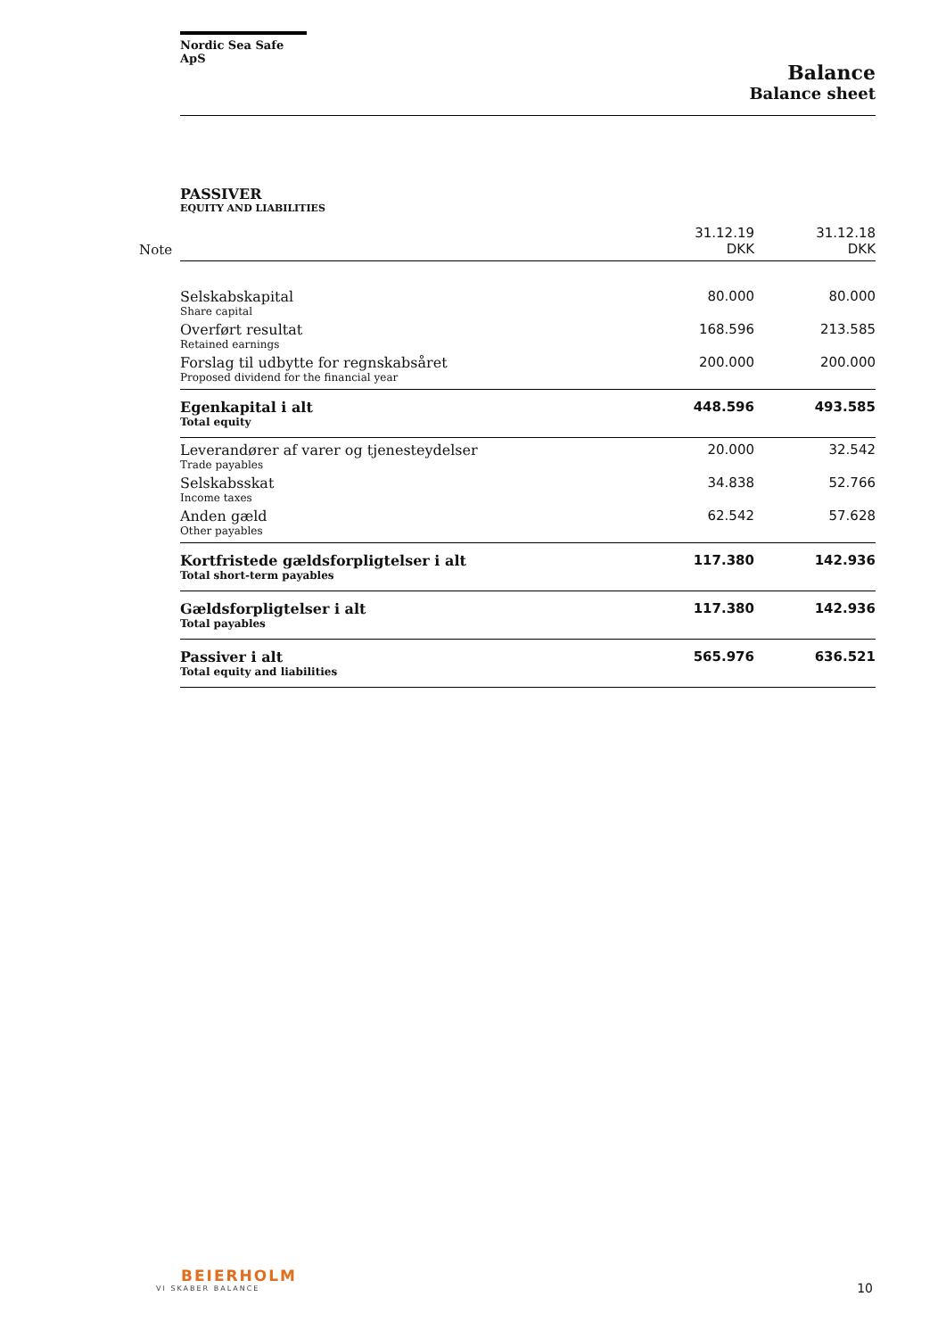Nordic Sea Safe ApS
Balance
Balance sheet
PASSIVER
EQUITY AND LIABILITIES
| Note | | 31.12.19 DKK | 31.12.18 DKK |
| | Selskabskapital Share capital | 80.000 | 80.000 |
| | Overført resultat Retained earnings | 168.596 | 213.585 |
| | Forslag til udbytte for regnskabsåret Proposed dividend for the financial year | 200.000 | 200.000 |
| | Egenkapital i alt Total equity | 448.596 | 493.585 |
| | Leverandører af varer og tjenesteydelser Trade payables | 20.000 | 32.542 |
| | Selskabsskat Income taxes | 34.838 | 52.766 |
| | Anden gæld Other payables | 62.542 | 57.628 |
| | Kortfristede gældsforpligtelser i alt Total short-term payables | 117.380 | 142.936 |
| | Gældsforpligtelser i alt Total payables | 117.380 | 142.936 |
| | Passiver i alt Total equity and liabilities | 565.976 | 636.521 |
BEIERHOLM
VI SKABER BALANCE
10